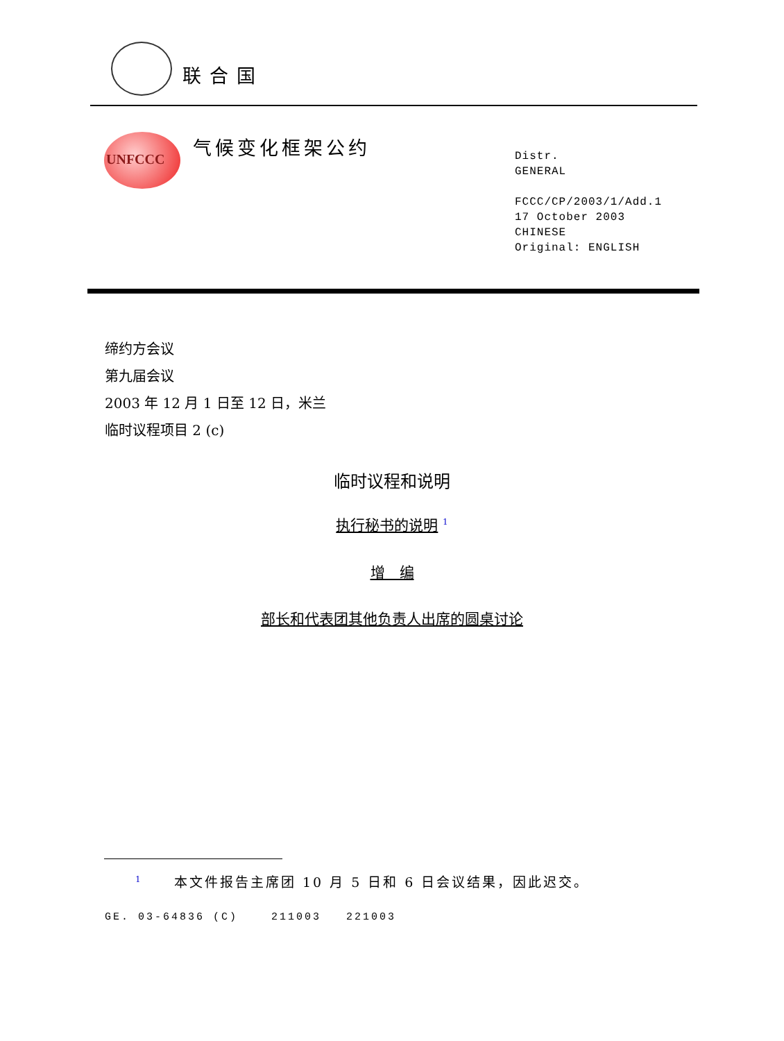联合国
UNFCCC
气候变化框架公约
Distr.
GENERAL
FCCC/CP/2003/1/Add.1
17 October 2003
CHINESE
Original: ENGLISH
缔约方会议
第九届会议
2003 年 12 月 1 日至 12 日，米兰
临时议程项目 2 (c)
临时议程和说明
执行秘书的说明 <sup>1</sup>
增　编
部长和代表团其他负责人出席的圆桌讨论
<sup>1</sup> 本文件报告主席团 10 月 5 日和 6 日会议结果，因此迟交。
GE. 03-64836 (C) 211003 221003